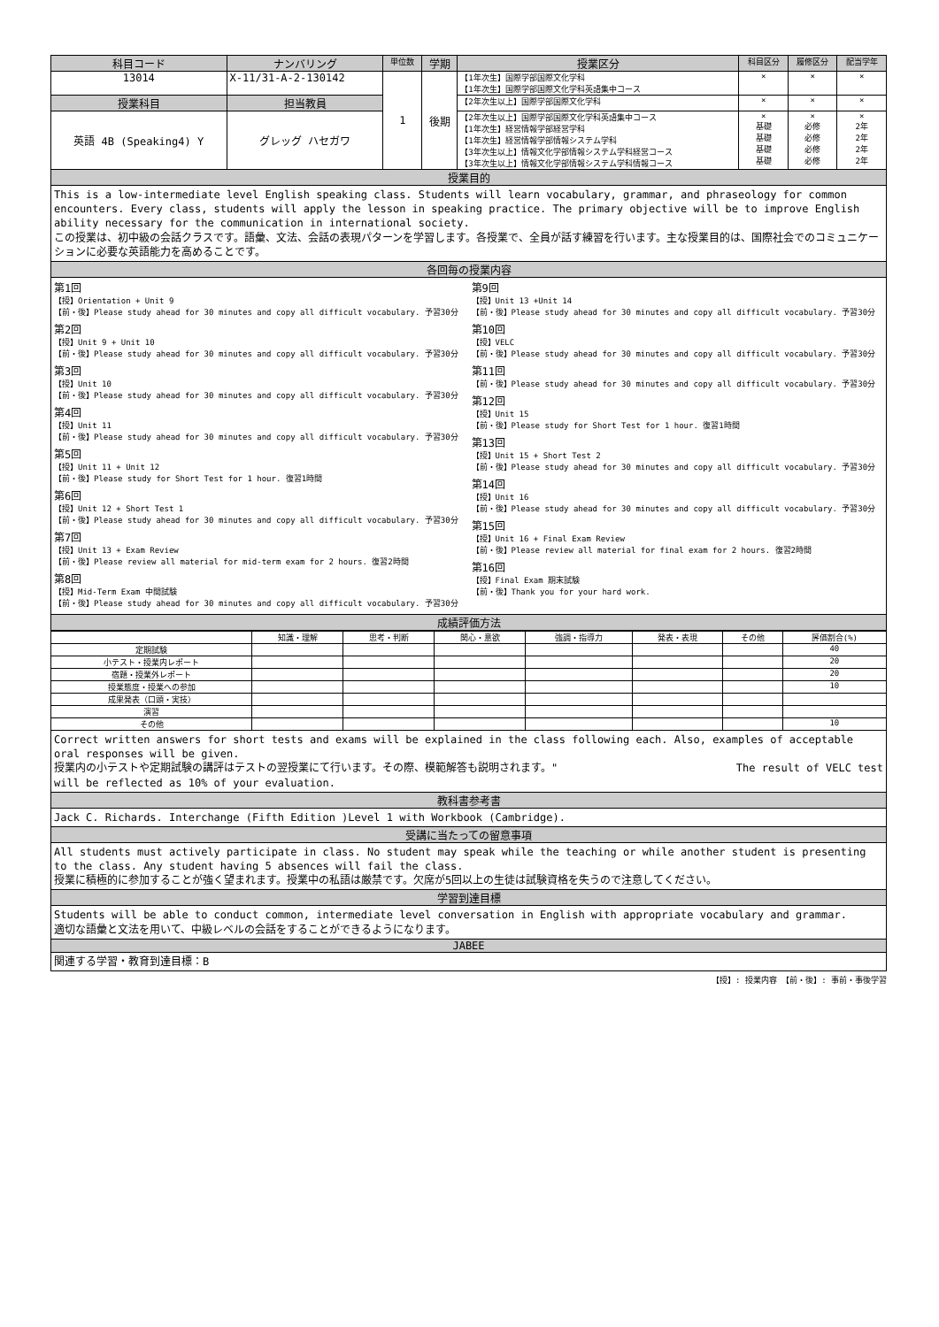| 科目コード | ナンバリング | 単位数 | 学期 | 授業区分 | 科目区分 | 履修区分 | 配当学年 |
| --- | --- | --- | --- | --- | --- | --- | --- |
| 13014 | X-11/31-A-2-130142 | 1 | 後期 | 【1年次生】国際学部国際文化学科 【1年次生】国際学部国際文化学科英語集中コース | × | × | × |
| 授業科目 | 担当教員 | | | 【2年次生以上】国際学部国際文化学科 | × | × | × |
| 英語 4B (Speaking4) Y | グレッグ ハセガワ | | | 【2年次生以上】国際学部国際文化学科英語集中コース 【1年次生】経営情報学部経営学科 【1年次生】経営情報学部情報システム学科 【3年次生以上】情報文化学部情報システム学科経営コース 【3年次生以上】情報文化学部情報システム学科情報コース | × 基礎 基礎 基礎 基礎 | × 必修 必修 必修 必修 | × 2年 2年 2年 2年 |
授業目的
This is a low-intermediate level English speaking class. Students will learn vocabulary, grammar, and phraseology for common encounters. Every class, students will apply the lesson in speaking practice. The primary objective will be to improve English ability necessary for the communication in international society.
この授業は、初中級の会話クラスです。語彙、文法、会話の表現パターンを学習します。各授業で、全員が話す練習を行います。主な授業目的は、国際社会でのコミュニケーションに必要な英語能力を高めることです。
各回毎の授業内容
第1回
【授】Orientation + Unit 9
【前・後】Please study ahead for 30 minutes and copy all difficult vocabulary. 予習30分
第2回
【授】Unit 9 + Unit 10
【前・後】Please study ahead for 30 minutes and copy all difficult vocabulary. 予習30分
第3回
【授】Unit 10
【前・後】Please study ahead for 30 minutes and copy all difficult vocabulary. 予習30分
第4回
【授】Unit 11
【前・後】Please study ahead for 30 minutes and copy all difficult vocabulary. 予習30分
第5回
【授】Unit 11 + Unit 12
【前・後】Please study for Short Test for 1 hour. 復習1時間
第6回
【授】Unit 12 + Short Test 1
【前・後】Please study ahead for 30 minutes and copy all difficult vocabulary. 予習30分
第7回
【授】Unit 13 + Exam Review
【前・後】Please review all material for mid-term exam for 2 hours. 復習2時間
第8回
【授】Mid-Term Exam 中間試験
【前・後】Please study ahead for 30 minutes and copy all difficult vocabulary. 予習30分
第9回
【授】Unit 13 +Unit 14
【前・後】Please study ahead for 30 minutes and copy all difficult vocabulary. 予習30分
第10回
【授】VELC
【前・後】Please study ahead for 30 minutes and copy all difficult vocabulary. 予習30分
第11回
【前・後】Please study ahead for 30 minutes and copy all difficult vocabulary. 予習30分
第12回
【授】Unit 15
【前・後】Please study for Short Test for 1 hour. 復習1時間
第13回
【授】Unit 15 + Short Test 2
【前・後】Please study ahead for 30 minutes and copy all difficult vocabulary. 予習30分
第14回
【授】Unit 16
【前・後】Please study ahead for 30 minutes and copy all difficult vocabulary. 予習30分
第15回
【授】Unit 16 + Final Exam Review
【前・後】Please review all material for final exam for 2 hours. 復習2時間
第16回
【授】Final Exam 期末試験
【前・後】Thank you for your hard work.
成績評価方法
| | 知識・理解 | 思考・判断 | 関心・意欲 | 強調・指導力 | 発表・表現 | その他 | 評価割合(%) |
| 定期試験 | | | | | | | 40 |
| 小テスト・授業内レポート | | | | | | | 20 |
| 宿題・授業外レポート | | | | | | | 20 |
| 授業態度・授業への参加 | | | | | | | 10 |
| 成果発表（口頭・実技） | | | | | | | |
| 演習 | | | | | | | |
| その他 | | | | | | | 10 |
Correct written answers for short tests and exams will be explained in the class following each. Also, examples of acceptable oral responses will be given.
授業内の小テストや定期試験の講評はテストの翌授業にて行います。その際、模範解答も説明されます。" The result of VELC test
will be reflected as 10% of your evaluation.
教科書参考書
Jack C. Richards. Interchange (Fifth Edition )Level 1 with Workbook (Cambridge).
受講に当たっての留意事項
All students must actively participate in class. No student may speak while the teaching or while another student is presenting to the class. Any student having 5 absences will fail the class.
授業に積極的に参加することが強く望まれます。授業中の私語は厳禁です。欠席が5回以上の生徒は試験資格を失うので注意してください。
学習到達目標
Students will be able to conduct common, intermediate level conversation in English with appropriate vocabulary and grammar.
適切な語彙と文法を用いて、中級レベルの会話をすることができるようになります。
JABEE
関連する学習・教育到達目標：B
【授】: 授業内容 【前・後】: 事前・事後学習